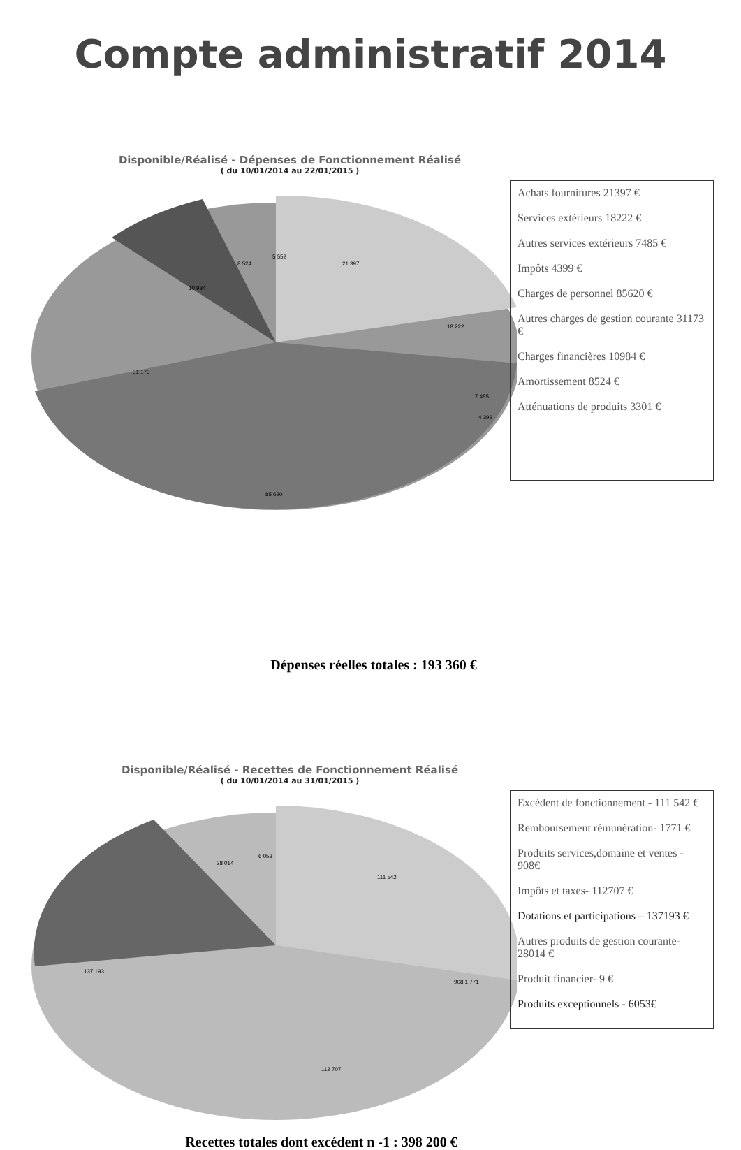Compte administratif 2014
Disponible/Réalisé - Dépenses de Fonctionnement Réalisé
( du 10/01/2014 au 22/01/2015 )
21 397
18 222
31 173
85 620
10 984
8 524
5 552
7 485
4 399
Achats fournitures 21397 €
Services extérieurs 18222 €
Autres services extérieurs 7485 €
Impôts 4399 €
Charges de personnel 85620 €
Autres charges de gestion courante 31173 €
Charges financières 10984 €
Amortissement 8524 €
Atténuations de produits 3301 €
Dépenses réelles totales : 193 360 €
Disponible/Réalisé - Recettes de Fonctionnement Réalisé
( du 10/01/2014 au 31/01/2015 )
111 542
112 707
137 193
28 014
6 053
908 1 771
Excédent de fonctionnement - 111 542 €
Remboursement rémunération- 1771 €
Produits services,domaine et ventes - 908€
Impôts et taxes- 112707 €
Dotations et participations – 137193 €
Autres produits de gestion courante- 28014 €
Produit financier- 9 €
Produits exceptionnels - 6053€
Recettes totales dont excédent n -1 : 398 200 €